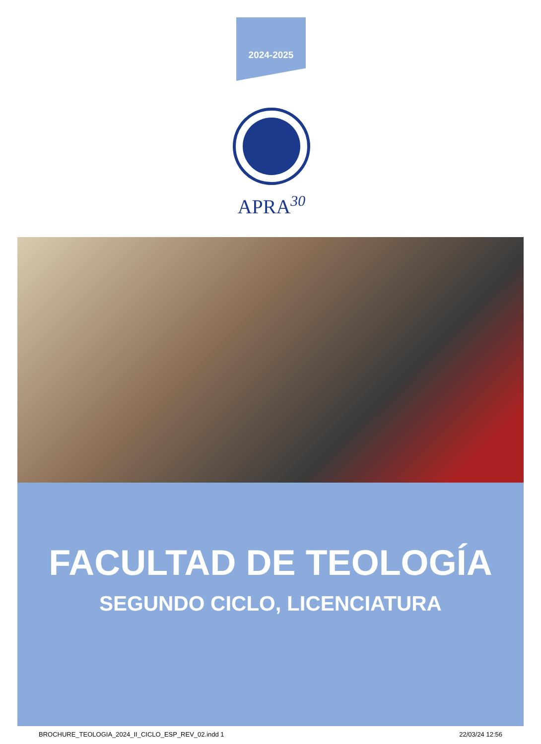2024-2025
APRA30
FACULTAD DE TEOLOGÍA
SEGUNDO CICLO, LICENCIATURA
BROCHURE_TEOLOGIA_2024_II_CICLO_ESP_REV_02.indd 1 22/03/24 12:56